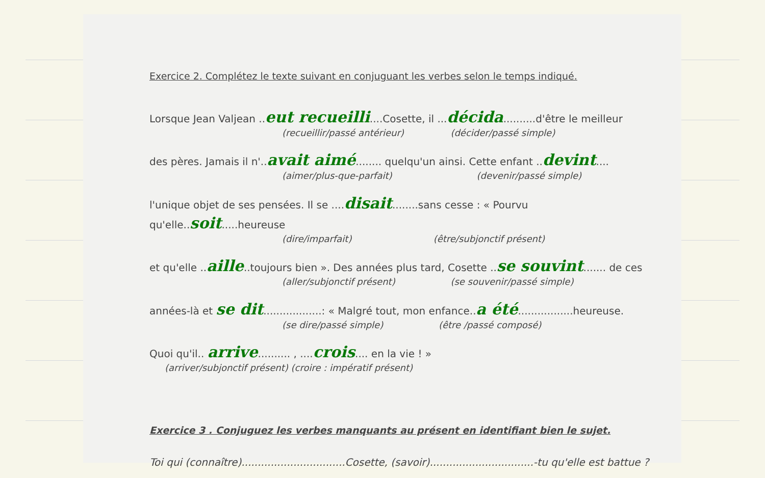Exercice 2. Complétez le texte suivant en conjuguant les verbes selon le temps indiqué.
Lorsque Jean Valjean ..eut recueilli....Cosette, il ...décida..........d'être le meilleur
(recueillir/passé antérieur) (décider/passé simple)
des pères. Jamais il n'..avait aimé........ quelqu'un ainsi. Cette enfant ..devint....
(aimer/plus-que-parfait) (devenir/passé simple)
l'unique objet de ses pensées. Il se ....disait........sans cesse : « Pourvu qu'elle..soit.....heureuse
(dire/imparfait) (être/subjonctif présent)
et qu'elle ..aille..toujours bien ». Des années plus tard, Cosette ..se souvint....... de ces
(aller/subjonctif présent) (se souvenir/passé simple)
années-là et se dit..................: « Malgré tout, mon enfance..a été.................heureuse.
(se dire/passé simple) (être /passé composé)
Quoi qu'il.. arrive.......... , ....crois.... en la vie ! »
(arriver/subjonctif présent) (croire : impératif présent)
Exercice 3 . Conjuguez les verbes manquants au présent en identifiant bien le sujet.
Toi qui (connaître)................................Cosette, (savoir)................................-tu qu'elle est battue ?